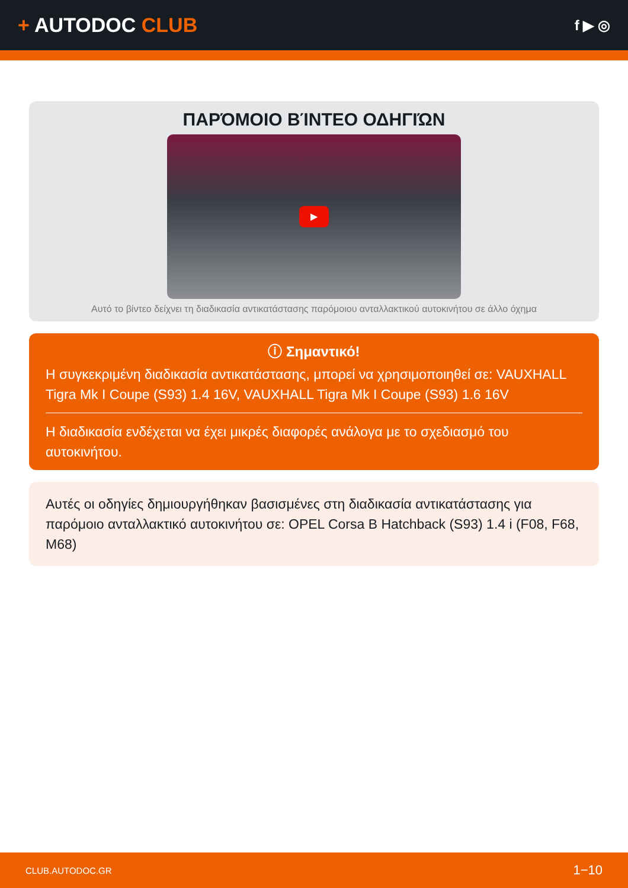+ AUTODOC CLUB
f ▶ ◎
ΠΑΡΌΜΟΙΟ ΒΊΝΤΕΟ ΟΔΗΓΙΏΝ
▶
Αυτό το βίντεο δείχνει τη διαδικασία αντικατάστασης παρόμοιου ανταλλακτικού αυτοκινήτου σε άλλο όχημα
ⓘ Σημαντικό!
Η συγκεκριμένη διαδικασία αντικατάστασης, μπορεί να χρησιμοποιηθεί σε: VAUXHALL Tigra Mk I Coupe (S93) 1.4 16V, VAUXHALL Tigra Mk I Coupe (S93) 1.6 16V
Η διαδικασία ενδέχεται να έχει μικρές διαφορές ανάλογα με το σχεδιασμό του αυτοκινήτου.
Αυτές οι οδηγίες δημιουργήθηκαν βασισμένες στη διαδικασία αντικατάστασης για παρόμοιο ανταλλακτικό αυτοκινήτου σε: OPEL Corsa B Hatchback (S93) 1.4 i (F08, F68, M68)
CLUB.AUTODOC.GR 1−10